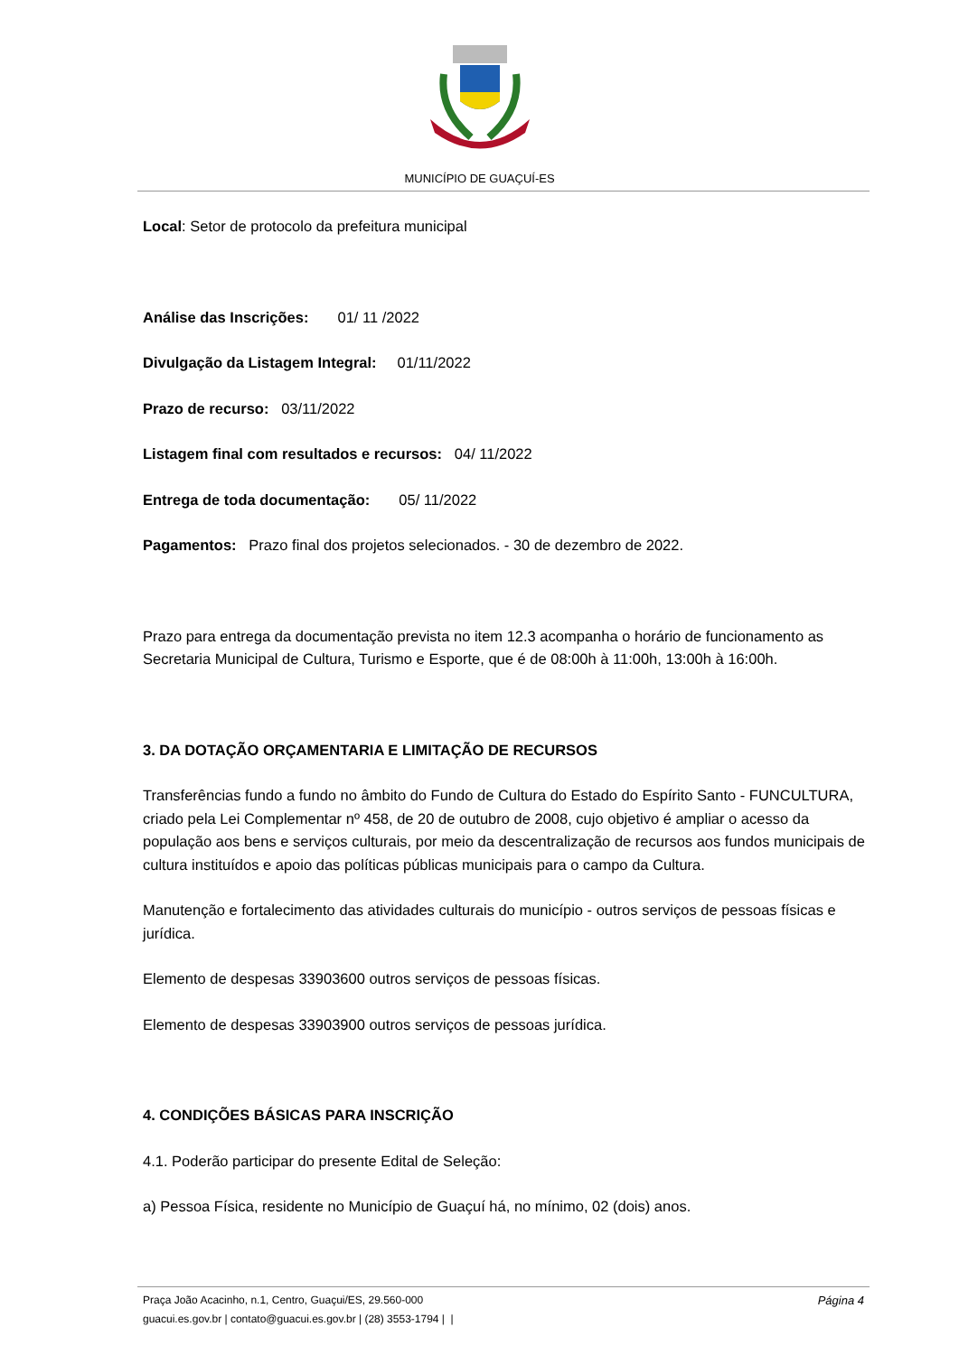MUNICÍPIO DE GUAÇUÍ-ES
Local: Setor de protocolo da prefeitura municipal
Análise das Inscrições: 01/ 11 /2022
Divulgação da Listagem Integral: 01/11/2022
Prazo de recurso: 03/11/2022
Listagem final com resultados e recursos: 04/ 11/2022
Entrega de toda documentação: 05/ 11/2022
Pagamentos: Prazo final dos projetos selecionados. - 30 de dezembro de 2022.
Prazo para entrega da documentação prevista no item 12.3 acompanha o horário de funcionamento as Secretaria Municipal de Cultura, Turismo e Esporte, que é de 08:00h à 11:00h, 13:00h à 16:00h.
3. DA DOTAÇÃO ORÇAMENTARIA E LIMITAÇÃO DE RECURSOS
Transferências fundo a fundo no âmbito do Fundo de Cultura do Estado do Espírito Santo - FUNCULTURA, criado pela Lei Complementar nº 458, de 20 de outubro de 2008, cujo objetivo é ampliar o acesso da população aos bens e serviços culturais, por meio da descentralização de recursos aos fundos municipais de cultura instituídos e apoio das políticas públicas municipais para o campo da Cultura.
Manutenção e fortalecimento das atividades culturais do município - outros serviços de pessoas físicas e jurídica.
Elemento de despesas 33903600 outros serviços de pessoas físicas.
Elemento de despesas 33903900 outros serviços de pessoas jurídica.
4. CONDIÇÕES BÁSICAS PARA INSCRIÇÃO
4.1. Poderão participar do presente Edital de Seleção:
a) Pessoa Física, residente no Município de Guaçuí há, no mínimo, 02 (dois) anos.
Praça João Acacinho, n.1, Centro, Guaçui/ES, 29.560-000 Página 4
guacui.es.gov.br | contato@guacui.es.gov.br | (28) 3553-1794 | |